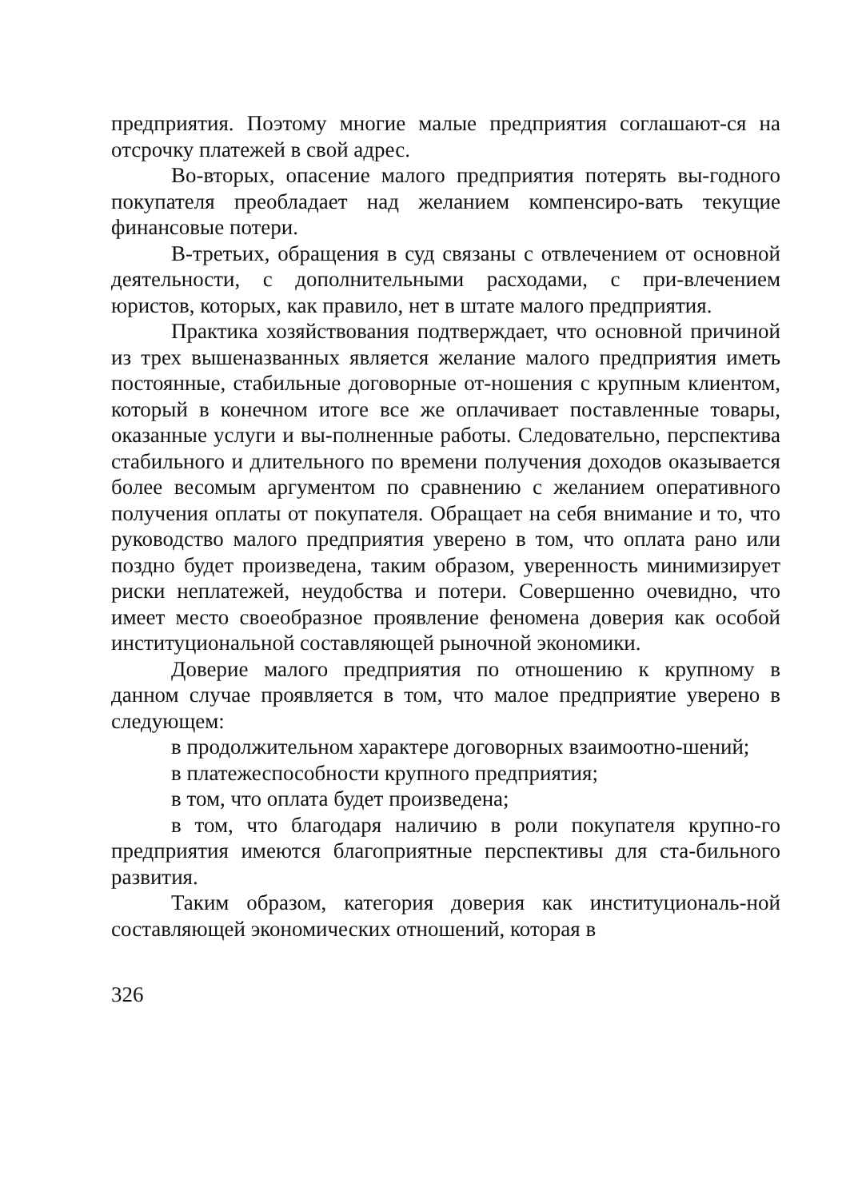предприятия. Поэтому многие малые предприятия соглашают-ся на отсрочку платежей в свой адрес.
Во-вторых, опасение малого предприятия потерять вы-годного покупателя преобладает над желанием компенсиро-вать текущие финансовые потери.
В-третьих, обращения в суд связаны с отвлечением от основной деятельности, с дополнительными расходами, с при-влечением юристов, которых, как правило, нет в штате малого предприятия.
Практика хозяйствования подтверждает, что основной причиной из трех вышеназванных является желание малого предприятия иметь постоянные, стабильные договорные от-ношения с крупным клиентом, который в конечном итоге все же оплачивает поставленные товары, оказанные услуги и вы-полненные работы. Следовательно, перспектива стабильного и длительного по времени получения доходов оказывается более весомым аргументом по сравнению с желанием оперативного получения оплаты от покупателя. Обращает на себя внимание и то, что руководство малого предприятия уверено в том, что оплата рано или поздно будет произведена, таким образом, уверенность минимизирует риски неплатежей, неудобства и потери. Совершенно очевидно, что имеет место своеобразное проявление феномена доверия как особой институциональной составляющей рыночной экономики.
Доверие малого предприятия по отношению к крупному в данном случае проявляется в том, что малое предприятие уверено в следующем:
в продолжительном характере договорных взаимоотно-шений;
в платежеспособности крупного предприятия;
в том, что оплата будет произведена;
в том, что благодаря наличию в роли покупателя крупно-го предприятия имеются благоприятные перспективы для ста-бильного развития.
Таким образом, категория доверия как институциональ-ной составляющей экономических отношений, которая в
326